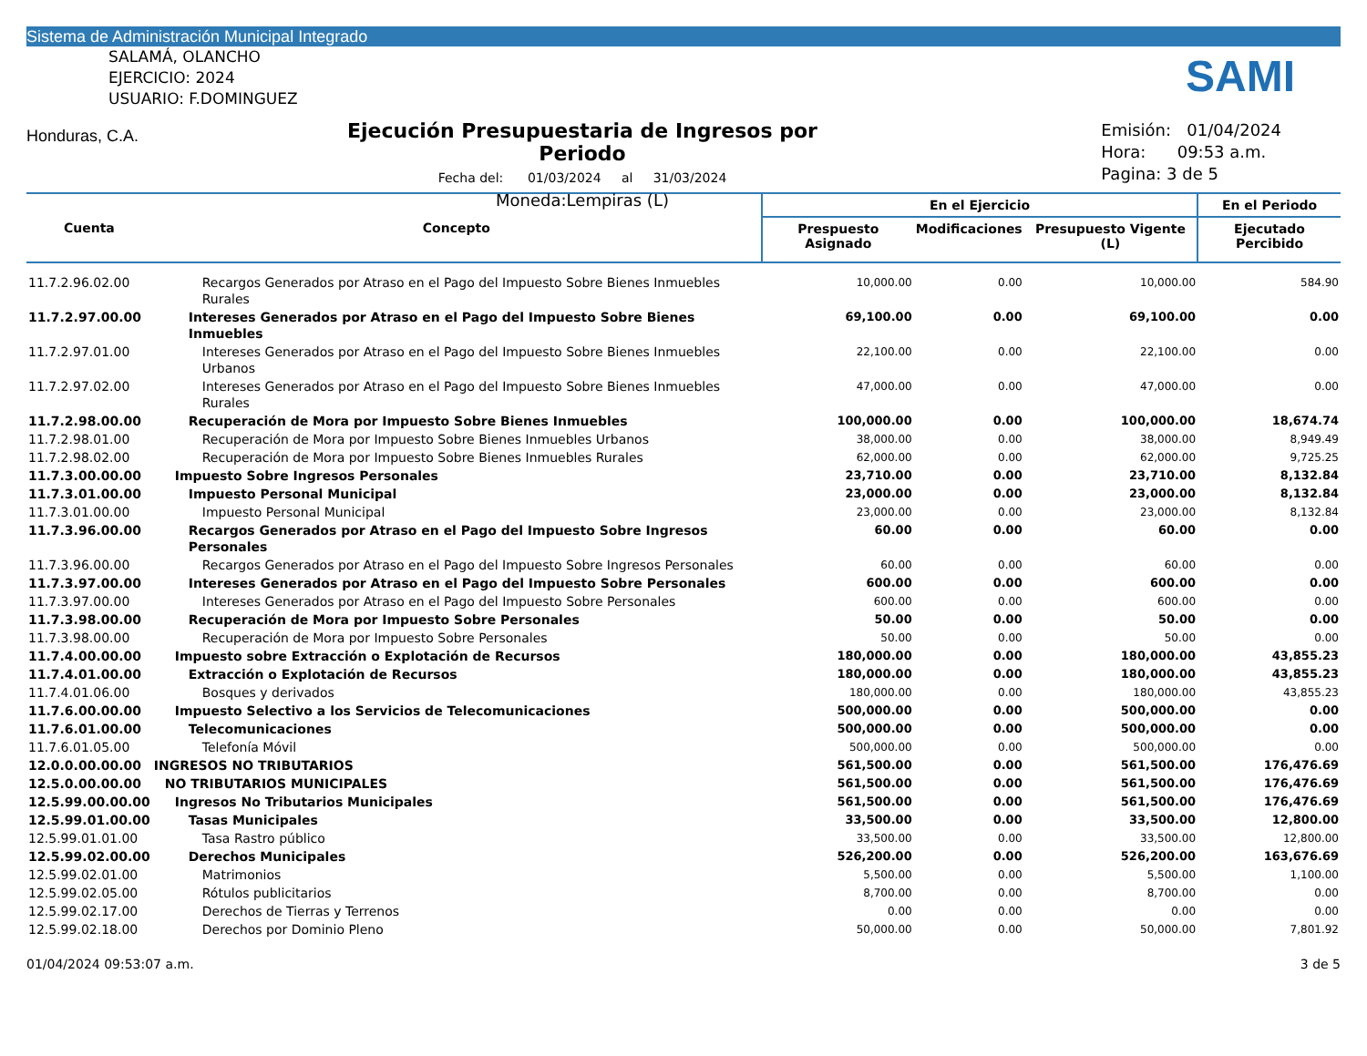Sistema de Administración Municipal Integrado
SALAMÁ, OLANCHO
EJERCICIO: 2024
USUARIO: F.DOMINGUEZ
Honduras, C.A.
Ejecución Presupuestaria de Ingresos por Periodo
Fecha del: 01/03/2024 al 31/03/2024
Moneda:Lempiras (L)
SAMI
Emisión: 01/04/2024
Hora: 09:53 a.m.
Pagina: 3 de 5
| Cuenta | Concepto | En el Ejercicio | | | En el Periodo |
| --- | --- | --- | --- | --- | --- |
| | | Prespuesto Asignado | Modificaciones | Presupuesto Vigente (L) | Ejecutado Percibido |
| 11.7.2.96.02.00 | Recargos Generados por Atraso en el Pago del Impuesto Sobre Bienes Inmuebles Rurales | 10,000.00 | 0.00 | 10,000.00 | 584.90 |
| 11.7.2.97.00.00 | Intereses Generados por Atraso en el Pago del Impuesto Sobre Bienes Inmuebles | 69,100.00 | 0.00 | 69,100.00 | 0.00 |
| 11.7.2.97.01.00 | Intereses Generados por Atraso en el Pago del Impuesto Sobre Bienes Inmuebles Urbanos | 22,100.00 | 0.00 | 22,100.00 | 0.00 |
| 11.7.2.97.02.00 | Intereses Generados por Atraso en el Pago del Impuesto Sobre Bienes Inmuebles Rurales | 47,000.00 | 0.00 | 47,000.00 | 0.00 |
| 11.7.2.98.00.00 | Recuperación de Mora por Impuesto Sobre Bienes Inmuebles | 100,000.00 | 0.00 | 100,000.00 | 18,674.74 |
| 11.7.2.98.01.00 | Recuperación de Mora por Impuesto Sobre Bienes Inmuebles Urbanos | 38,000.00 | 0.00 | 38,000.00 | 8,949.49 |
| 11.7.2.98.02.00 | Recuperación de Mora por Impuesto Sobre Bienes Inmuebles Rurales | 62,000.00 | 0.00 | 62,000.00 | 9,725.25 |
| 11.7.3.00.00.00 | Impuesto Sobre Ingresos Personales | 23,710.00 | 0.00 | 23,710.00 | 8,132.84 |
| 11.7.3.01.00.00 | Impuesto Personal Municipal | 23,000.00 | 0.00 | 23,000.00 | 8,132.84 |
| 11.7.3.01.00.00 | Impuesto Personal Municipal | 23,000.00 | 0.00 | 23,000.00 | 8,132.84 |
| 11.7.3.96.00.00 | Recargos Generados por Atraso en el Pago del Impuesto Sobre Ingresos Personales | 60.00 | 0.00 | 60.00 | 0.00 |
| 11.7.3.96.00.00 | Recargos Generados por Atraso en el Pago del Impuesto Sobre Ingresos Personales | 60.00 | 0.00 | 60.00 | 0.00 |
| 11.7.3.97.00.00 | Intereses Generados por Atraso en el Pago del Impuesto Sobre Personales | 600.00 | 0.00 | 600.00 | 0.00 |
| 11.7.3.97.00.00 | Intereses Generados por Atraso en el Pago del Impuesto Sobre Personales | 600.00 | 0.00 | 600.00 | 0.00 |
| 11.7.3.98.00.00 | Recuperación de Mora por Impuesto Sobre Personales | 50.00 | 0.00 | 50.00 | 0.00 |
| 11.7.3.98.00.00 | Recuperación de Mora por Impuesto Sobre Personales | 50.00 | 0.00 | 50.00 | 0.00 |
| 11.7.4.00.00.00 | Impuesto sobre Extracción o Explotación de Recursos | 180,000.00 | 0.00 | 180,000.00 | 43,855.23 |
| 11.7.4.01.00.00 | Extracción o Explotación de Recursos | 180,000.00 | 0.00 | 180,000.00 | 43,855.23 |
| 11.7.4.01.06.00 | Bosques y derivados | 180,000.00 | 0.00 | 180,000.00 | 43,855.23 |
| 11.7.6.00.00.00 | Impuesto Selectivo a los Servicios de Telecomunicaciones | 500,000.00 | 0.00 | 500,000.00 | 0.00 |
| 11.7.6.01.00.00 | Telecomunicaciones | 500,000.00 | 0.00 | 500,000.00 | 0.00 |
| 11.7.6.01.05.00 | Telefonía Móvil | 500,000.00 | 0.00 | 500,000.00 | 0.00 |
| 12.0.0.00.00.00 | INGRESOS NO TRIBUTARIOS | 561,500.00 | 0.00 | 561,500.00 | 176,476.69 |
| 12.5.0.00.00.00 | NO TRIBUTARIOS MUNICIPALES | 561,500.00 | 0.00 | 561,500.00 | 176,476.69 |
| 12.5.99.00.00.00 | Ingresos No Tributarios Municipales | 561,500.00 | 0.00 | 561,500.00 | 176,476.69 |
| 12.5.99.01.00.00 | Tasas Municipales | 33,500.00 | 0.00 | 33,500.00 | 12,800.00 |
| 12.5.99.01.01.00 | Tasa Rastro público | 33,500.00 | 0.00 | 33,500.00 | 12,800.00 |
| 12.5.99.02.00.00 | Derechos Municipales | 526,200.00 | 0.00 | 526,200.00 | 163,676.69 |
| 12.5.99.02.01.00 | Matrimonios | 5,500.00 | 0.00 | 5,500.00 | 1,100.00 |
| 12.5.99.02.05.00 | Rótulos publicitarios | 8,700.00 | 0.00 | 8,700.00 | 0.00 |
| 12.5.99.02.17.00 | Derechos de Tierras y Terrenos | 0.00 | 0.00 | 0.00 | 0.00 |
| 12.5.99.02.18.00 | Derechos por Dominio Pleno | 50,000.00 | 0.00 | 50,000.00 | 7,801.92 |
01/04/2024 09:53:07 a.m. 3 de 5